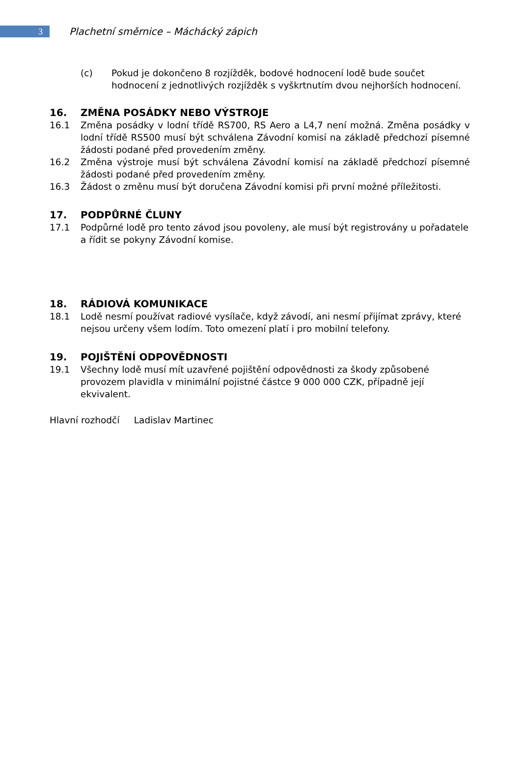3
Plachetní směrnice – Máchácký zápich
(c) Pokud je dokončeno 8 rozjížděk, bodové hodnocení lodě bude součet hodnocení z jednotlivých rozjížděk s vyškrtnutím dvou nejhorších hodnocení.
16. ZMĚNA POSÁDKY NEBO VÝSTROJE
16.1 Změna posádky v lodní třídě RS700, RS Aero a L4,7 není možná. Změna posádky v lodní třídě RS500 musí být schválena Závodní komisí na základě předchozí písemné žádosti podané před provedením změny.
16.2 Změna výstroje musí být schválena Závodní komisí na základě předchozí písemné žádosti podané před provedením změny.
16.3 Žádost o změnu musí být doručena Závodní komisi při první možné příležitosti.
17. PODPŮRNÉ ČLUNY
17.1 Podpůrné lodě pro tento závod jsou povoleny, ale musí být registrovány u pořadatele a řídit se pokyny Závodní komise.
18. RÁDIOVÁ KOMUNIKACE
18.1 Lodě nesmí používat radiové vysílače, když závodí, ani nesmí přijímat zprávy, které nejsou určeny všem lodím. Toto omezení platí i pro mobilní telefony.
19. POJIŠTĚNÍ ODPOVĚDNOSTI
19.1 Všechny lodě musí mít uzavřené pojištění odpovědnosti za škody způsobené provozem plavidla v minimální pojistné částce 9 000 000 CZK, případně její ekvivalent.
Hlavní rozhodčí Ladislav Martinec